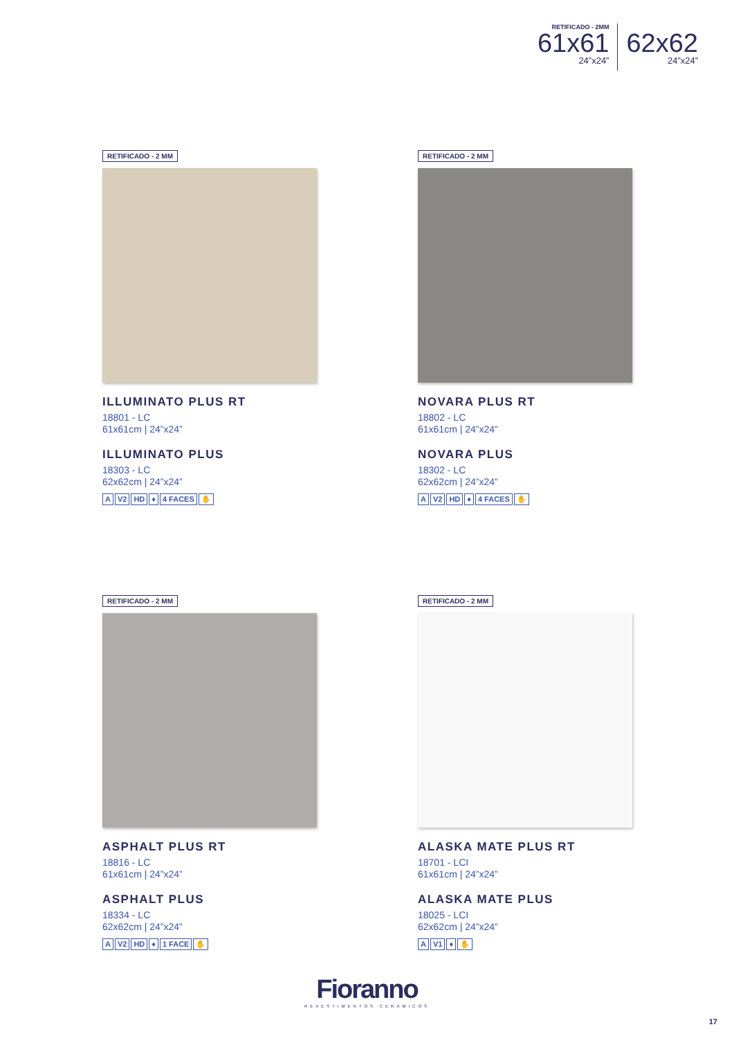RETIFICADO - 2MM
61x61
24”x24”
62x62
24”x24”
RETIFICADO - 2 MM
ILLUMINATO PLUS RT
18801 - LC
61x61cm | 24”x24”
ILLUMINATO PLUS
18303 - LC
62x62cm | 24”x24”
A V2 HD ♦ 4 FACES ✋
RETIFICADO - 2 MM
NOVARA PLUS RT
18802 - LC
61x61cm | 24”x24”
NOVARA PLUS
18302 - LC
62x62cm | 24”x24”
A V2 HD ♦ 4 FACES ✋
RETIFICADO - 2 MM
ASPHALT PLUS RT
18816 - LC
61x61cm | 24”x24”
ASPHALT PLUS
18334 - LC
62x62cm | 24”x24”
A V2 HD ♦ 1 FACE ✋
RETIFICADO - 2 MM
ALASKA MATE PLUS RT
18701 - LCI
61x61cm | 24”x24”
ALASKA MATE PLUS
18025 - LCI
62x62cm | 24”x24”
A V1 ♦ ✋
Fioranno
REVESTIMENTOS CERÂMICOS
17